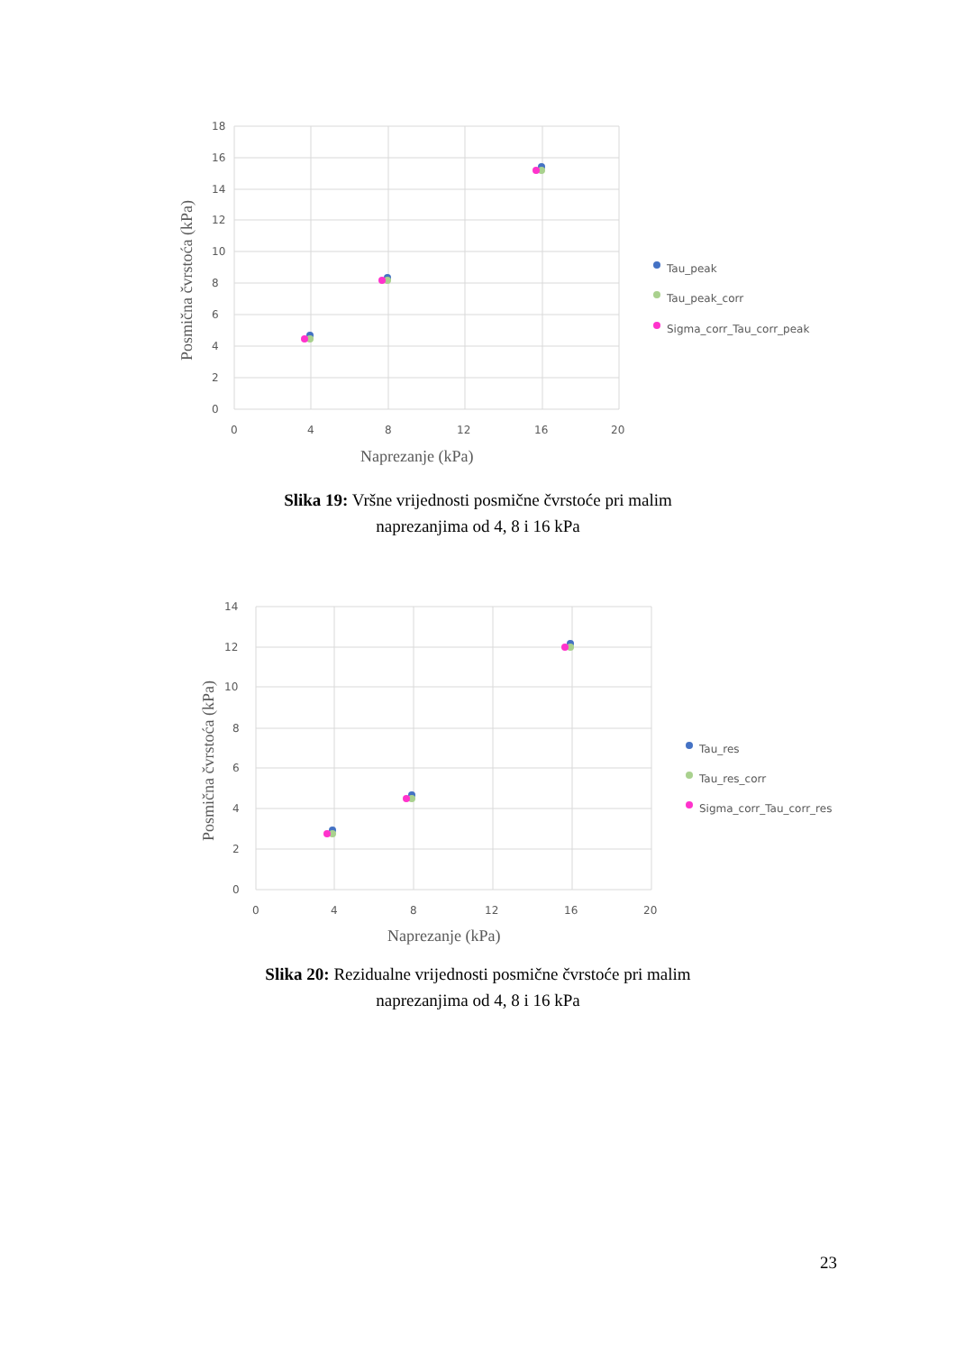18
16
14
12
10
8
6
4
2
0
0
4
8
12
16
20
Naprezanje (kPa)
Posmična čvrstoća (kPa)
Tau_peak
Tau_peak_corr
Sigma_corr_Tau_corr_peak
Slika 19: Vršne vrijednosti posmične čvrstoće pri malim
naprezanjima od 4, 8 i 16 kPa
14
12
10
8
6
4
2
0
0
4
8
12
16
20
Naprezanje (kPa)
Posmična čvrstoća (kPa)
Tau_res
Tau_res_corr
Sigma_corr_Tau_corr_res
Slika 20: Rezidualne vrijednosti posmične čvrstoće pri malim
naprezanjima od 4, 8 i 16 kPa
23